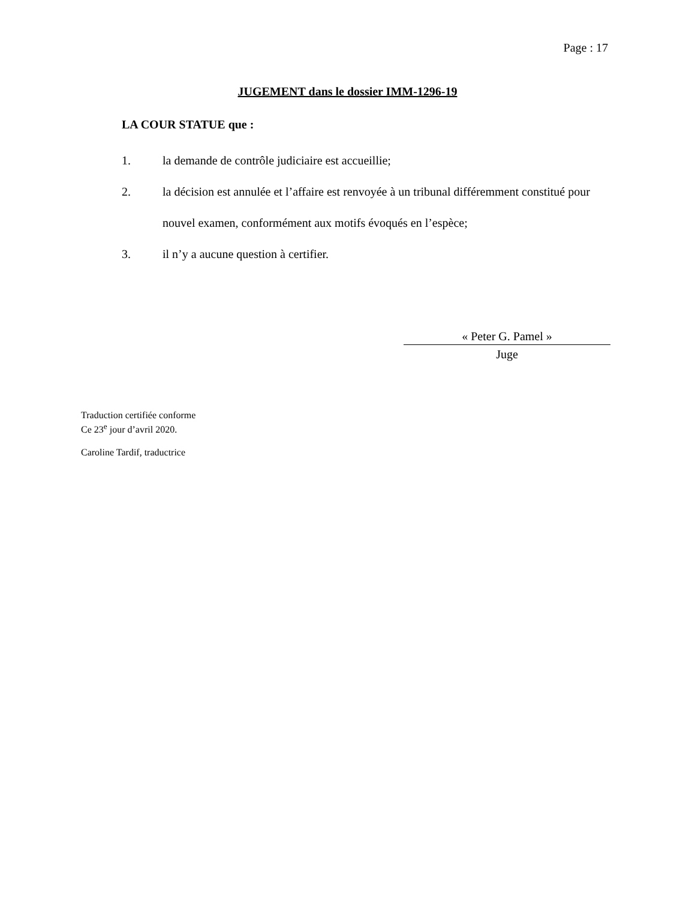Page : 17
JUGEMENT dans le dossier IMM-1296-19
LA COUR STATUE que :
1. la demande de contrôle judiciaire est accueillie;
2. la décision est annulée et l’affaire est renvoyée à un tribunal différemment constitué pour nouvel examen, conformément aux motifs évoqués en l’espèce;
3. il n’y a aucune question à certifier.
« Peter G. Pamel »
Juge
Traduction certifiée conforme
Ce 23<sup>e</sup> jour d’avril 2020.
Caroline Tardif, traductrice